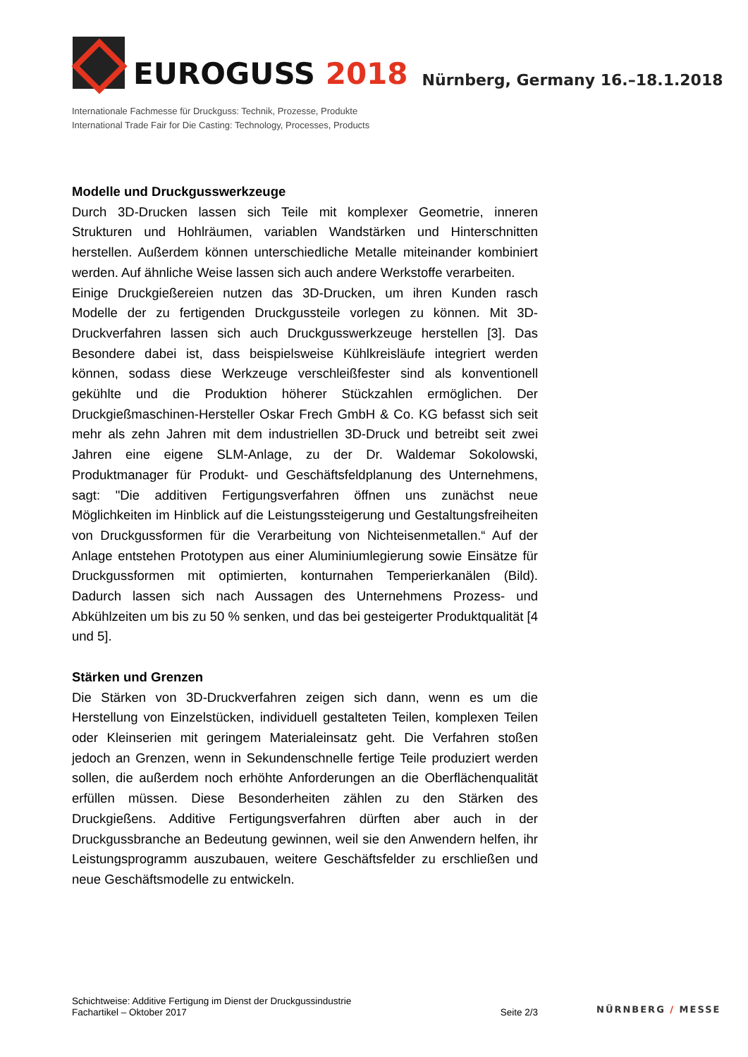EUROGUSS 2018
Nürnberg, Germany 16.–18.1.2018
Internationale Fachmesse für Druckguss: Technik, Prozesse, Produkte
International Trade Fair for Die Casting: Technology, Processes, Products
Modelle und Druckgusswerkzeuge
Durch 3D-Drucken lassen sich Teile mit komplexer Geometrie, inneren Strukturen und Hohlräumen, variablen Wandstärken und Hinterschnitten herstellen. Außerdem können unterschiedliche Metalle miteinander kombiniert werden. Auf ähnliche Weise lassen sich auch andere Werkstoffe verarbeiten.
Einige Druckgießereien nutzen das 3D-Drucken, um ihren Kunden rasch Modelle der zu fertigenden Druckgussteile vorlegen zu können. Mit 3D-Druckverfahren lassen sich auch Druckgusswerkzeuge herstellen [3]. Das Besondere dabei ist, dass beispielsweise Kühlkreisläufe integriert werden können, sodass diese Werkzeuge verschleißfester sind als konventionell gekühlte und die Produktion höherer Stückzahlen ermöglichen. Der Druckgießmaschinen-Hersteller Oskar Frech GmbH & Co. KG befasst sich seit mehr als zehn Jahren mit dem industriellen 3D-Druck und betreibt seit zwei Jahren eine eigene SLM-Anlage, zu der Dr. Waldemar Sokolowski, Produktmanager für Produkt- und Geschäftsfeldplanung des Unternehmens, sagt: "Die additiven Fertigungsverfahren öffnen uns zunächst neue Möglichkeiten im Hinblick auf die Leistungssteigerung und Gestaltungsfreiheiten von Druckgussformen für die Verarbeitung von Nichteisenmetallen.“ Auf der Anlage entstehen Prototypen aus einer Aluminiumlegierung sowie Einsätze für Druckgussformen mit optimierten, konturnahen Temperierkanälen (Bild). Dadurch lassen sich nach Aussagen des Unternehmens Prozess- und Abkühlzeiten um bis zu 50 % senken, und das bei gesteigerter Produktqualität [4 und 5].
Stärken und Grenzen
Die Stärken von 3D-Druckverfahren zeigen sich dann, wenn es um die Herstellung von Einzelstücken, individuell gestalteten Teilen, komplexen Teilen oder Kleinserien mit geringem Materialeinsatz geht. Die Verfahren stoßen jedoch an Grenzen, wenn in Sekundenschnelle fertige Teile produziert werden sollen, die außerdem noch erhöhte Anforderungen an die Oberflächenqualität erfüllen müssen. Diese Besonderheiten zählen zu den Stärken des Druckgießens. Additive Fertigungsverfahren dürften aber auch in der Druckgussbranche an Bedeutung gewinnen, weil sie den Anwendern helfen, ihr Leistungsprogramm auszubauen, weitere Geschäftsfelder zu erschließen und neue Geschäftsmodelle zu entwickeln.
Schichtweise: Additive Fertigung im Dienst der Druckgussindustrie
Fachartikel – Oktober 2017
Seite 2/3
NÜRNBERG / MESSE